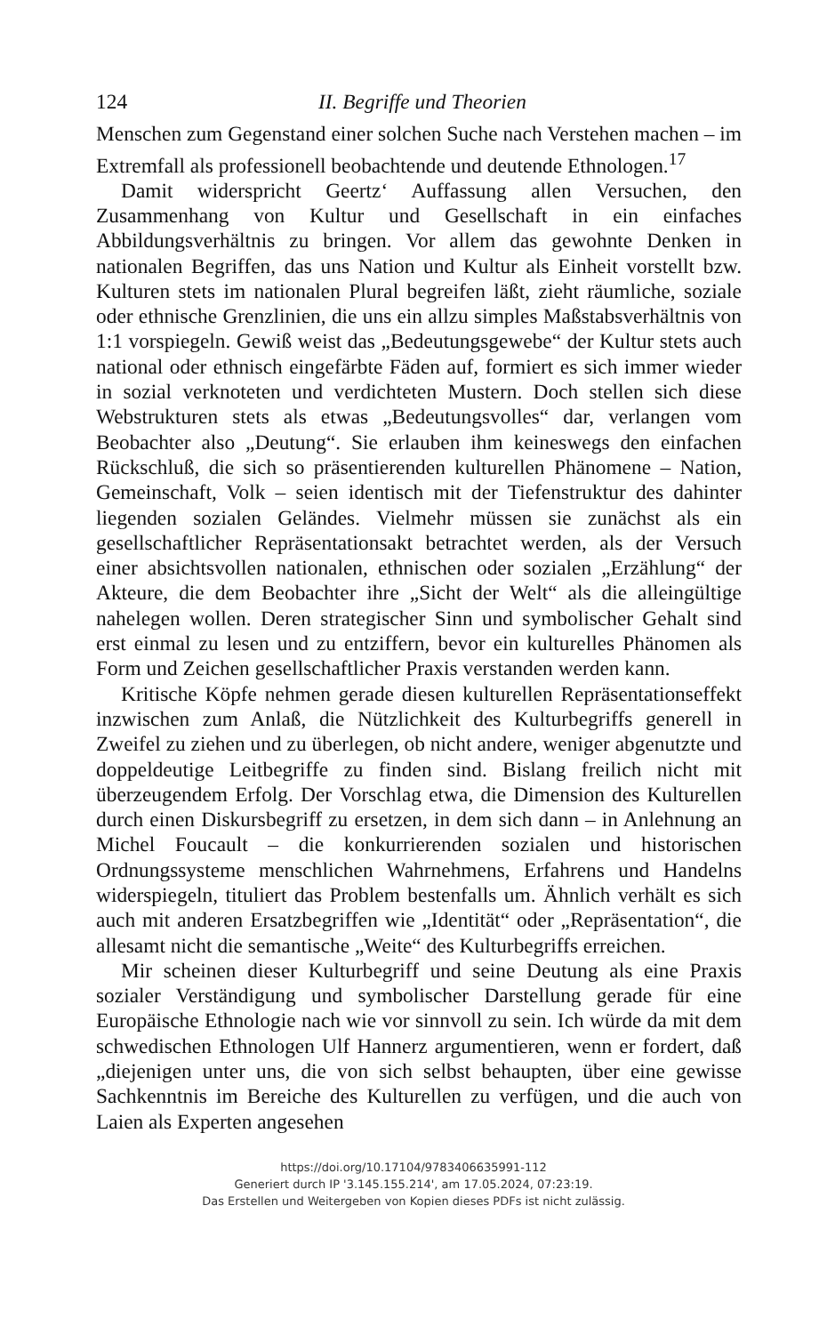124 II. Begriffe und Theorien
Menschen zum Gegenstand einer solchen Suche nach Verstehen machen – im Extremfall als professionell beobachtende und deutende Ethnologen.<sup>17</sup>
Damit widerspricht Geertz‘ Auffassung allen Versuchen, den Zusammenhang von Kultur und Gesellschaft in ein einfaches Abbildungsverhältnis zu bringen. Vor allem das gewohnte Denken in nationalen Begriffen, das uns Nation und Kultur als Einheit vorstellt bzw. Kulturen stets im nationalen Plural begreifen läßt, zieht räumliche, soziale oder ethnische Grenzlinien, die uns ein allzu simples Maßstabsverhältnis von 1:1 vorspiegeln. Gewiß weist das „Bedeutungsgewebe“ der Kultur stets auch national oder ethnisch eingefärbte Fäden auf, formiert es sich immer wieder in sozial verknoteten und verdichteten Mustern. Doch stellen sich diese Webstrukturen stets als etwas „Bedeutungsvolles“ dar, verlangen vom Beobachter also „Deutung“. Sie erlauben ihm keineswegs den einfachen Rückschluß, die sich so präsentierenden kulturellen Phänomene – Nation, Gemeinschaft, Volk – seien identisch mit der Tiefenstruktur des dahinter liegenden sozialen Geländes. Vielmehr müssen sie zunächst als ein gesellschaftlicher Repräsentationsakt betrachtet werden, als der Versuch einer absichtsvollen nationalen, ethnischen oder sozialen „Erzählung“ der Akteure, die dem Beobachter ihre „Sicht der Welt“ als die alleingültige nahelegen wollen. Deren strategischer Sinn und symbolischer Gehalt sind erst einmal zu lesen und zu entziffern, bevor ein kulturelles Phänomen als Form und Zeichen gesellschaftlicher Praxis verstanden werden kann.
Kritische Köpfe nehmen gerade diesen kulturellen Repräsentationseffekt inzwischen zum Anlaß, die Nützlichkeit des Kulturbegriffs generell in Zweifel zu ziehen und zu überlegen, ob nicht andere, weniger abgenutzte und doppeldeutige Leitbegriffe zu finden sind. Bislang freilich nicht mit überzeugendem Erfolg. Der Vorschlag etwa, die Dimension des Kulturellen durch einen Diskursbegriff zu ersetzen, in dem sich dann – in Anlehnung an Michel Foucault – die konkurrierenden sozialen und historischen Ordnungssysteme menschlichen Wahrnehmens, Erfahrens und Handelns widerspiegeln, tituliert das Problem bestenfalls um. Ähnlich verhält es sich auch mit anderen Ersatzbegriffen wie „Identität“ oder „Repräsentation“, die allesamt nicht die semantische „Weite“ des Kulturbegriffs erreichen.
Mir scheinen dieser Kulturbegriff und seine Deutung als eine Praxis sozialer Verständigung und symbolischer Darstellung gerade für eine Europäische Ethnologie nach wie vor sinnvoll zu sein. Ich würde da mit dem schwedischen Ethnologen Ulf Hannerz argumentieren, wenn er fordert, daß „diejenigen unter uns, die von sich selbst behaupten, über eine gewisse Sachkenntnis im Bereiche des Kulturellen zu verfügen, und die auch von Laien als Experten angesehen
https://doi.org/10.17104/9783406635991-112
Generiert durch IP '3.145.155.214', am 17.05.2024, 07:23:19.
Das Erstellen und Weitergeben von Kopien dieses PDFs ist nicht zulässig.